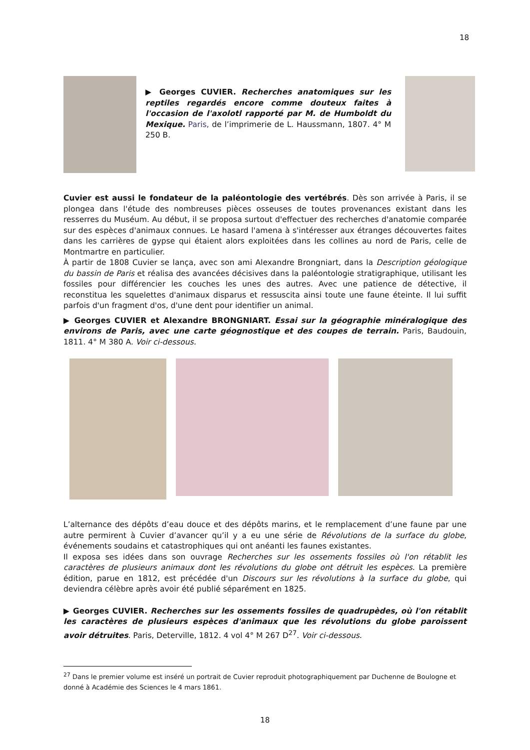18
▶ Georges CUVIER. Recherches anatomiques sur les reptiles regardés encore comme douteux faites à l'occasion de l'axolotl rapporté par M. de Humboldt du Mexique. Paris, de l’imprimerie de L. Haussmann, 1807. 4° M 250 B.
Cuvier est aussi le fondateur de la paléontologie des vertébrés. Dès son arrivée à Paris, il se plongea dans l'étude des nombreuses pièces osseuses de toutes provenances existant dans les resserres du Muséum. Au début, il se proposa surtout d'effectuer des recherches d'anatomie comparée sur des espèces d'animaux connues. Le hasard l'amena à s'intéresser aux étranges découvertes faites dans les carrières de gypse qui étaient alors exploitées dans les collines au nord de Paris, celle de Montmartre en particulier.
À partir de 1808 Cuvier se lança, avec son ami Alexandre Brongniart, dans la Description géologique du bassin de Paris et réalisa des avancées décisives dans la paléontologie stratigraphique, utilisant les fossiles pour différencier les couches les unes des autres. Avec une patience de détective, il reconstitua les squelettes d'animaux disparus et ressuscita ainsi toute une faune éteinte. Il lui suffit parfois d'un fragment d'os, d'une dent pour identifier un animal.
▶ Georges CUVIER et Alexandre BRONGNIART. Essai sur la géographie minéralogique des environs de Paris, avec une carte géognostique et des coupes de terrain. Paris, Baudouin, 1811. 4° M 380 A. Voir ci-dessous.
L’alternance des dépôts d’eau douce et des dépôts marins, et le remplacement d’une faune par une autre permirent à Cuvier d’avancer qu’il y a eu une série de Révolutions de la surface du globe, événements soudains et catastrophiques qui ont anéanti les faunes existantes.
Il exposa ses idées dans son ouvrage Recherches sur les ossements fossiles où l'on rétablit les caractères de plusieurs animaux dont les révolutions du globe ont détruit les espèces. La première édition, parue en 1812, est précédée d'un Discours sur les révolutions à la surface du globe, qui deviendra célèbre après avoir été publié séparément en 1825.
▶ Georges CUVIER. Recherches sur les ossements fossiles de quadrupèdes, où l'on rétablit les caractères de plusieurs espèces d'animaux que les révolutions du globe paroissent avoir détruites. Paris, Deterville, 1812. 4 vol 4° M 267 D<sup>27</sup>. Voir ci-dessous.
<sup>27</sup> Dans le premier volume est inséré un portrait de Cuvier reproduit photographiquement par Duchenne de Boulogne et donné à Académie des Sciences le 4 mars 1861.
18